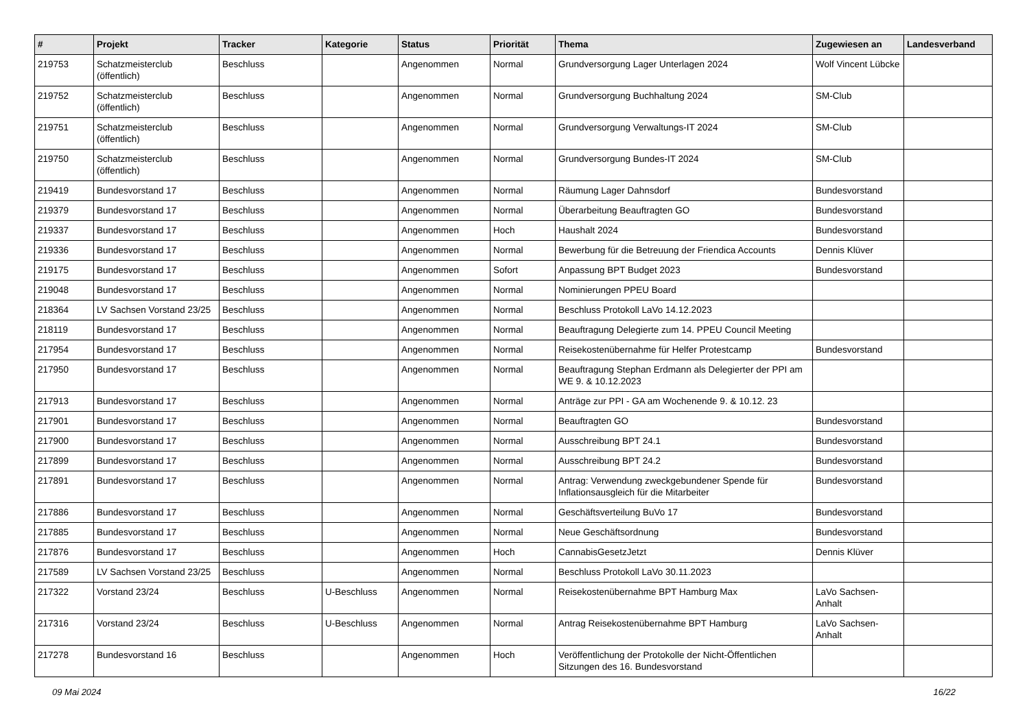| # | Projekt | Tracker | Kategorie | Status | Priorität | Thema | Zugewiesen an | Landesverband |
| --- | --- | --- | --- | --- | --- | --- | --- | --- |
| 219753 | Schatzmeisterclub (öffentlich) | Beschluss | | Angenommen | Normal | Grundversorgung Lager Unterlagen 2024 | Wolf Vincent Lübcke | |
| 219752 | Schatzmeisterclub (öffentlich) | Beschluss | | Angenommen | Normal | Grundversorgung Buchhaltung 2024 | SM-Club | |
| 219751 | Schatzmeisterclub (öffentlich) | Beschluss | | Angenommen | Normal | Grundversorgung Verwaltungs-IT 2024 | SM-Club | |
| 219750 | Schatzmeisterclub (öffentlich) | Beschluss | | Angenommen | Normal | Grundversorgung Bundes-IT 2024 | SM-Club | |
| 219419 | Bundesvorstand 17 | Beschluss | | Angenommen | Normal | Räumung Lager Dahnsdorf | Bundesvorstand | |
| 219379 | Bundesvorstand 17 | Beschluss | | Angenommen | Normal | Überarbeitung Beauftragten GO | Bundesvorstand | |
| 219337 | Bundesvorstand 17 | Beschluss | | Angenommen | Hoch | Haushalt 2024 | Bundesvorstand | |
| 219336 | Bundesvorstand 17 | Beschluss | | Angenommen | Normal | Bewerbung für die Betreuung der Friendica Accounts | Dennis Klüver | |
| 219175 | Bundesvorstand 17 | Beschluss | | Angenommen | Sofort | Anpassung BPT Budget 2023 | Bundesvorstand | |
| 219048 | Bundesvorstand 17 | Beschluss | | Angenommen | Normal | Nominierungen PPEU Board | | |
| 218364 | LV Sachsen Vorstand 23/25 | Beschluss | | Angenommen | Normal | Beschluss Protokoll LaVo 14.12.2023 | | |
| 218119 | Bundesvorstand 17 | Beschluss | | Angenommen | Normal | Beauftragung Delegierte zum 14. PPEU Council Meeting | | |
| 217954 | Bundesvorstand 17 | Beschluss | | Angenommen | Normal | Reisekostenübernahme für Helfer Protestcamp | Bundesvorstand | |
| 217950 | Bundesvorstand 17 | Beschluss | | Angenommen | Normal | Beauftragung Stephan Erdmann als Delegierter der PPI am WE 9. & 10.12.2023 | | |
| 217913 | Bundesvorstand 17 | Beschluss | | Angenommen | Normal | Anträge zur PPI - GA am Wochenende 9. & 10.12. 23 | | |
| 217901 | Bundesvorstand 17 | Beschluss | | Angenommen | Normal | Beauftragten GO | Bundesvorstand | |
| 217900 | Bundesvorstand 17 | Beschluss | | Angenommen | Normal | Ausschreibung BPT 24.1 | Bundesvorstand | |
| 217899 | Bundesvorstand 17 | Beschluss | | Angenommen | Normal | Ausschreibung BPT 24.2 | Bundesvorstand | |
| 217891 | Bundesvorstand 17 | Beschluss | | Angenommen | Normal | Antrag: Verwendung zweckgebundener Spende für Inflationsausgleich für die Mitarbeiter | Bundesvorstand | |
| 217886 | Bundesvorstand 17 | Beschluss | | Angenommen | Normal | Geschäftsverteilung BuVo 17 | Bundesvorstand | |
| 217885 | Bundesvorstand 17 | Beschluss | | Angenommen | Normal | Neue Geschäftsordnung | Bundesvorstand | |
| 217876 | Bundesvorstand 17 | Beschluss | | Angenommen | Hoch | CannabisGesetzJetzt | Dennis Klüver | |
| 217589 | LV Sachsen Vorstand 23/25 | Beschluss | | Angenommen | Normal | Beschluss Protokoll LaVo 30.11.2023 | | |
| 217322 | Vorstand 23/24 | Beschluss | U-Beschluss | Angenommen | Normal | Reisekostenübernahme BPT Hamburg Max | LaVo Sachsen-Anhalt | |
| 217316 | Vorstand 23/24 | Beschluss | U-Beschluss | Angenommen | Normal | Antrag Reisekostenübernahme BPT Hamburg | LaVo Sachsen-Anhalt | |
| 217278 | Bundesvorstand 16 | Beschluss | | Angenommen | Hoch | Veröffentlichung der Protokolle der Nicht-Öffentlichen Sitzungen des 16. Bundesvorstand | | |
09 Mai 2024 16/22